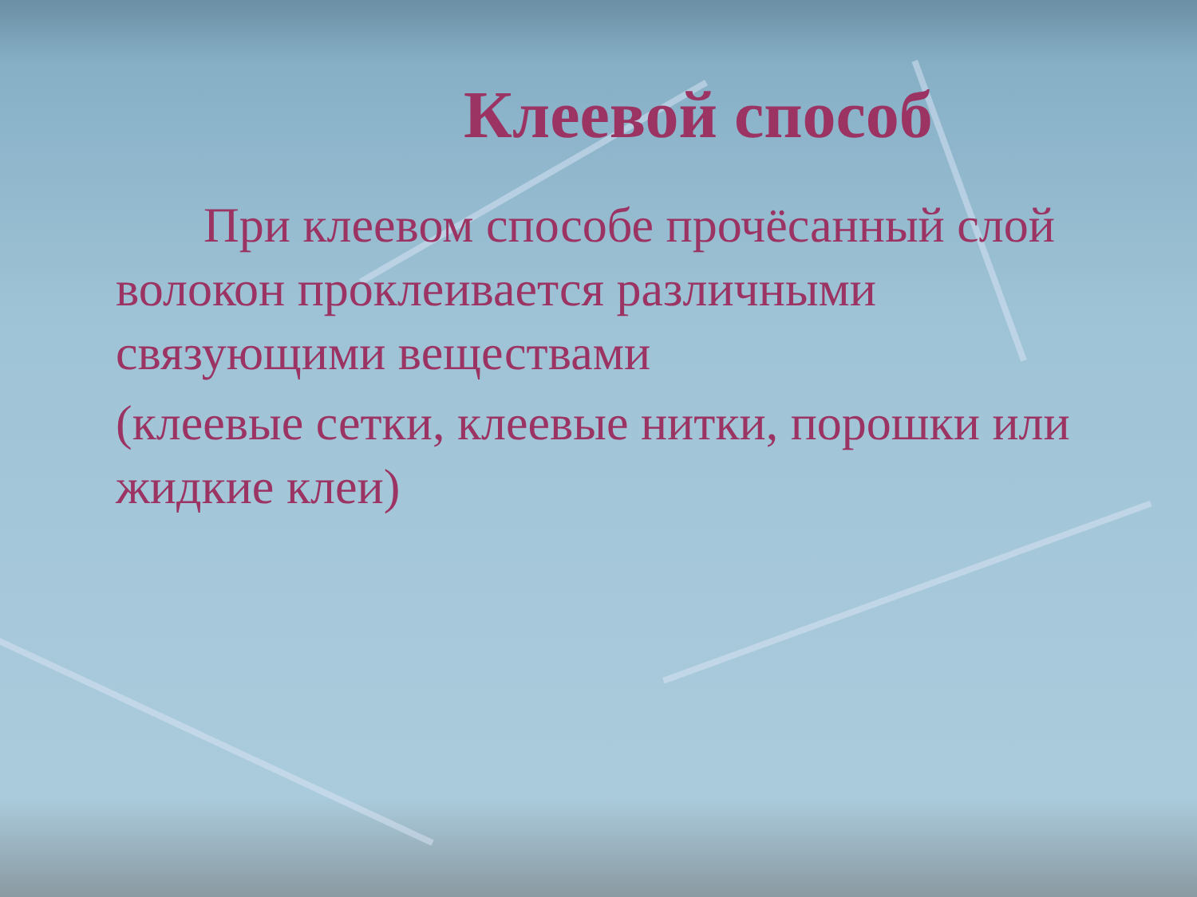Клеевой способ
При клеевом способе прочёсанный слой волокон проклеивается различными связующими веществами
(клеевые сетки, клеевые нитки, порошки или жидкие клеи)